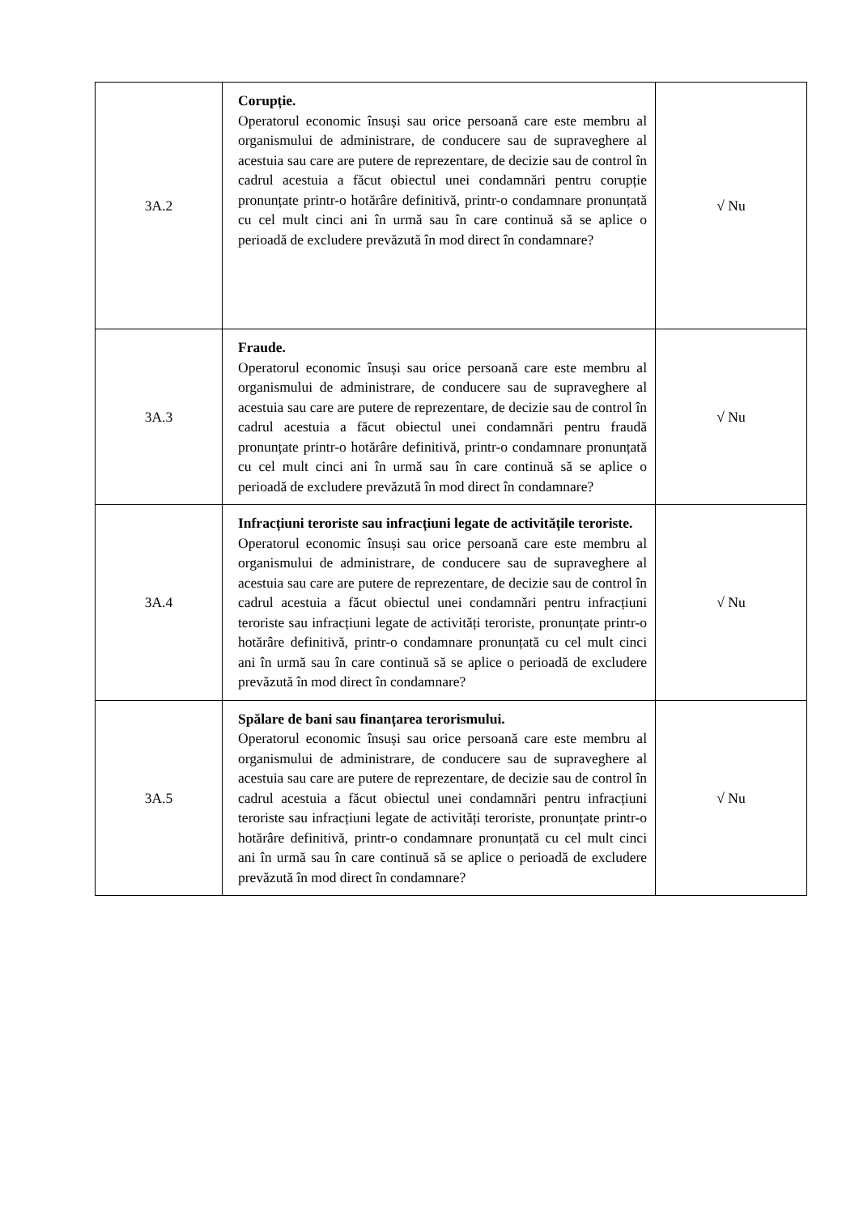| 3A.2 | Corupție. Operatorul economic însuși sau orice persoană care este membru al organismului de administrare, de conducere sau de supraveghere al acestuia sau care are putere de reprezentare, de decizie sau de control în cadrul acestuia a făcut obiectul unei condamnări pentru corupție pronunțate printr-o hotărâre definitivă, printr-o condamnare pronunțată cu cel mult cinci ani în urmă sau în care continuă să se aplice o perioadă de excludere prevăzută în mod direct în condamnare? | √ Nu |
| 3A.3 | Fraude. Operatorul economic însuși sau orice persoană care este membru al organismului de administrare, de conducere sau de supraveghere al acestuia sau care are putere de reprezentare, de decizie sau de control în cadrul acestuia a făcut obiectul unei condamnări pentru fraudă pronunțate printr-o hotărâre definitivă, printr-o condamnare pronunțată cu cel mult cinci ani în urmă sau în care continuă să se aplice o perioadă de excludere prevăzută în mod direct în condamnare? | √ Nu |
| 3A.4 | Infracțiuni teroriste sau infracțiuni legate de activitățile teroriste. Operatorul economic însuși sau orice persoană care este membru al organismului de administrare, de conducere sau de supraveghere al acestuia sau care are putere de reprezentare, de decizie sau de control în cadrul acestuia a făcut obiectul unei condamnări pentru infracțiuni teroriste sau infracțiuni legate de activități teroriste, pronunțate printr-o hotărâre definitivă, printr-o condamnare pronunțată cu cel mult cinci ani în urmă sau în care continuă să se aplice o perioadă de excludere prevăzută în mod direct în condamnare? | √ Nu |
| 3A.5 | Spălare de bani sau finanțarea terorismului. Operatorul economic însuși sau orice persoană care este membru al organismului de administrare, de conducere sau de supraveghere al acestuia sau care are putere de reprezentare, de decizie sau de control în cadrul acestuia a făcut obiectul unei condamnări pentru infracțiuni teroriste sau infracțiuni legate de activități teroriste, pronunțate printr-o hotărâre definitivă, printr-o condamnare pronunțată cu cel mult cinci ani în urmă sau în care continuă să se aplice o perioadă de excludere prevăzută în mod direct în condamnare? | √ Nu |